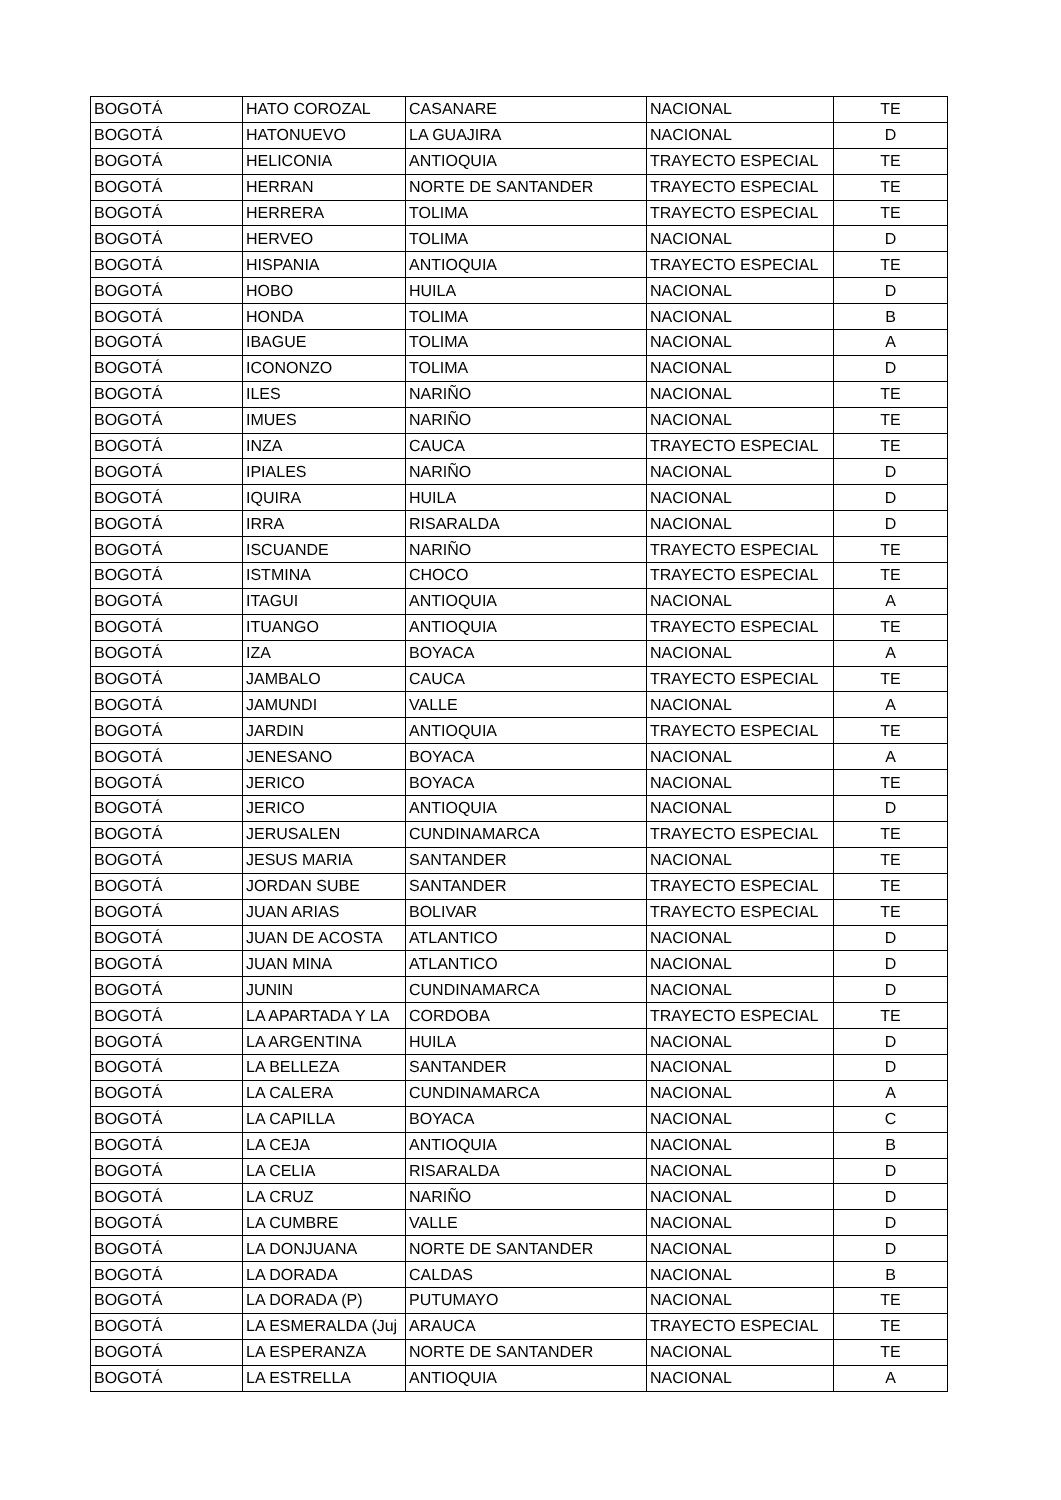| BOGOTÁ | HATO COROZAL | CASANARE | NACIONAL | TE |
| BOGOTÁ | HATONUEVO | LA GUAJIRA | NACIONAL | D |
| BOGOTÁ | HELICONIA | ANTIOQUIA | TRAYECTO ESPECIAL | TE |
| BOGOTÁ | HERRAN | NORTE DE SANTANDER | TRAYECTO ESPECIAL | TE |
| BOGOTÁ | HERRERA | TOLIMA | TRAYECTO ESPECIAL | TE |
| BOGOTÁ | HERVEO | TOLIMA | NACIONAL | D |
| BOGOTÁ | HISPANIA | ANTIOQUIA | TRAYECTO ESPECIAL | TE |
| BOGOTÁ | HOBO | HUILA | NACIONAL | D |
| BOGOTÁ | HONDA | TOLIMA | NACIONAL | B |
| BOGOTÁ | IBAGUE | TOLIMA | NACIONAL | A |
| BOGOTÁ | ICONONZO | TOLIMA | NACIONAL | D |
| BOGOTÁ | ILES | NARIÑO | NACIONAL | TE |
| BOGOTÁ | IMUES | NARIÑO | NACIONAL | TE |
| BOGOTÁ | INZA | CAUCA | TRAYECTO ESPECIAL | TE |
| BOGOTÁ | IPIALES | NARIÑO | NACIONAL | D |
| BOGOTÁ | IQUIRA | HUILA | NACIONAL | D |
| BOGOTÁ | IRRA | RISARALDA | NACIONAL | D |
| BOGOTÁ | ISCUANDE | NARIÑO | TRAYECTO ESPECIAL | TE |
| BOGOTÁ | ISTMINA | CHOCO | TRAYECTO ESPECIAL | TE |
| BOGOTÁ | ITAGUI | ANTIOQUIA | NACIONAL | A |
| BOGOTÁ | ITUANGO | ANTIOQUIA | TRAYECTO ESPECIAL | TE |
| BOGOTÁ | IZA | BOYACA | NACIONAL | A |
| BOGOTÁ | JAMBALO | CAUCA | TRAYECTO ESPECIAL | TE |
| BOGOTÁ | JAMUNDI | VALLE | NACIONAL | A |
| BOGOTÁ | JARDIN | ANTIOQUIA | TRAYECTO ESPECIAL | TE |
| BOGOTÁ | JENESANO | BOYACA | NACIONAL | A |
| BOGOTÁ | JERICO | BOYACA | NACIONAL | TE |
| BOGOTÁ | JERICO | ANTIOQUIA | NACIONAL | D |
| BOGOTÁ | JERUSALEN | CUNDINAMARCA | TRAYECTO ESPECIAL | TE |
| BOGOTÁ | JESUS MARIA | SANTANDER | NACIONAL | TE |
| BOGOTÁ | JORDAN SUBE | SANTANDER | TRAYECTO ESPECIAL | TE |
| BOGOTÁ | JUAN ARIAS | BOLIVAR | TRAYECTO ESPECIAL | TE |
| BOGOTÁ | JUAN DE ACOSTA | ATLANTICO | NACIONAL | D |
| BOGOTÁ | JUAN MINA | ATLANTICO | NACIONAL | D |
| BOGOTÁ | JUNIN | CUNDINAMARCA | NACIONAL | D |
| BOGOTÁ | LA APARTADA Y LA | CORDOBA | TRAYECTO ESPECIAL | TE |
| BOGOTÁ | LA ARGENTINA | HUILA | NACIONAL | D |
| BOGOTÁ | LA BELLEZA | SANTANDER | NACIONAL | D |
| BOGOTÁ | LA CALERA | CUNDINAMARCA | NACIONAL | A |
| BOGOTÁ | LA CAPILLA | BOYACA | NACIONAL | C |
| BOGOTÁ | LA CEJA | ANTIOQUIA | NACIONAL | B |
| BOGOTÁ | LA CELIA | RISARALDA | NACIONAL | D |
| BOGOTÁ | LA CRUZ | NARIÑO | NACIONAL | D |
| BOGOTÁ | LA CUMBRE | VALLE | NACIONAL | D |
| BOGOTÁ | LA DONJUANA | NORTE DE SANTANDER | NACIONAL | D |
| BOGOTÁ | LA DORADA | CALDAS | NACIONAL | B |
| BOGOTÁ | LA DORADA (P) | PUTUMAYO | NACIONAL | TE |
| BOGOTÁ | LA ESMERALDA (Juj | ARAUCA | TRAYECTO ESPECIAL | TE |
| BOGOTÁ | LA ESPERANZA | NORTE DE SANTANDER | NACIONAL | TE |
| BOGOTÁ | LA ESTRELLA | ANTIOQUIA | NACIONAL | A |